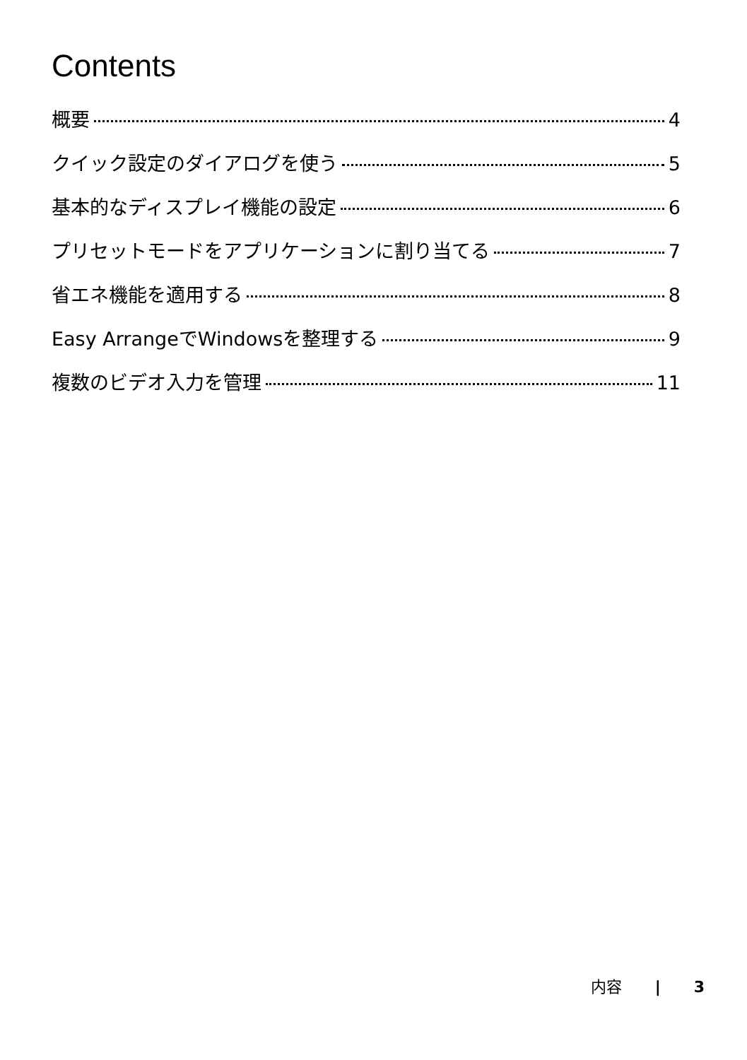Contents
概要 4
クイック設定のダイアログを使う 5
基本的なディスプレイ機能の設定 6
プリセットモードをアプリケーションに割り当てる 7
省エネ機能を適用する 8
Easy ArrangeでWindowsを整理する 9
複数のビデオ入力を管理 11
内容 | 3